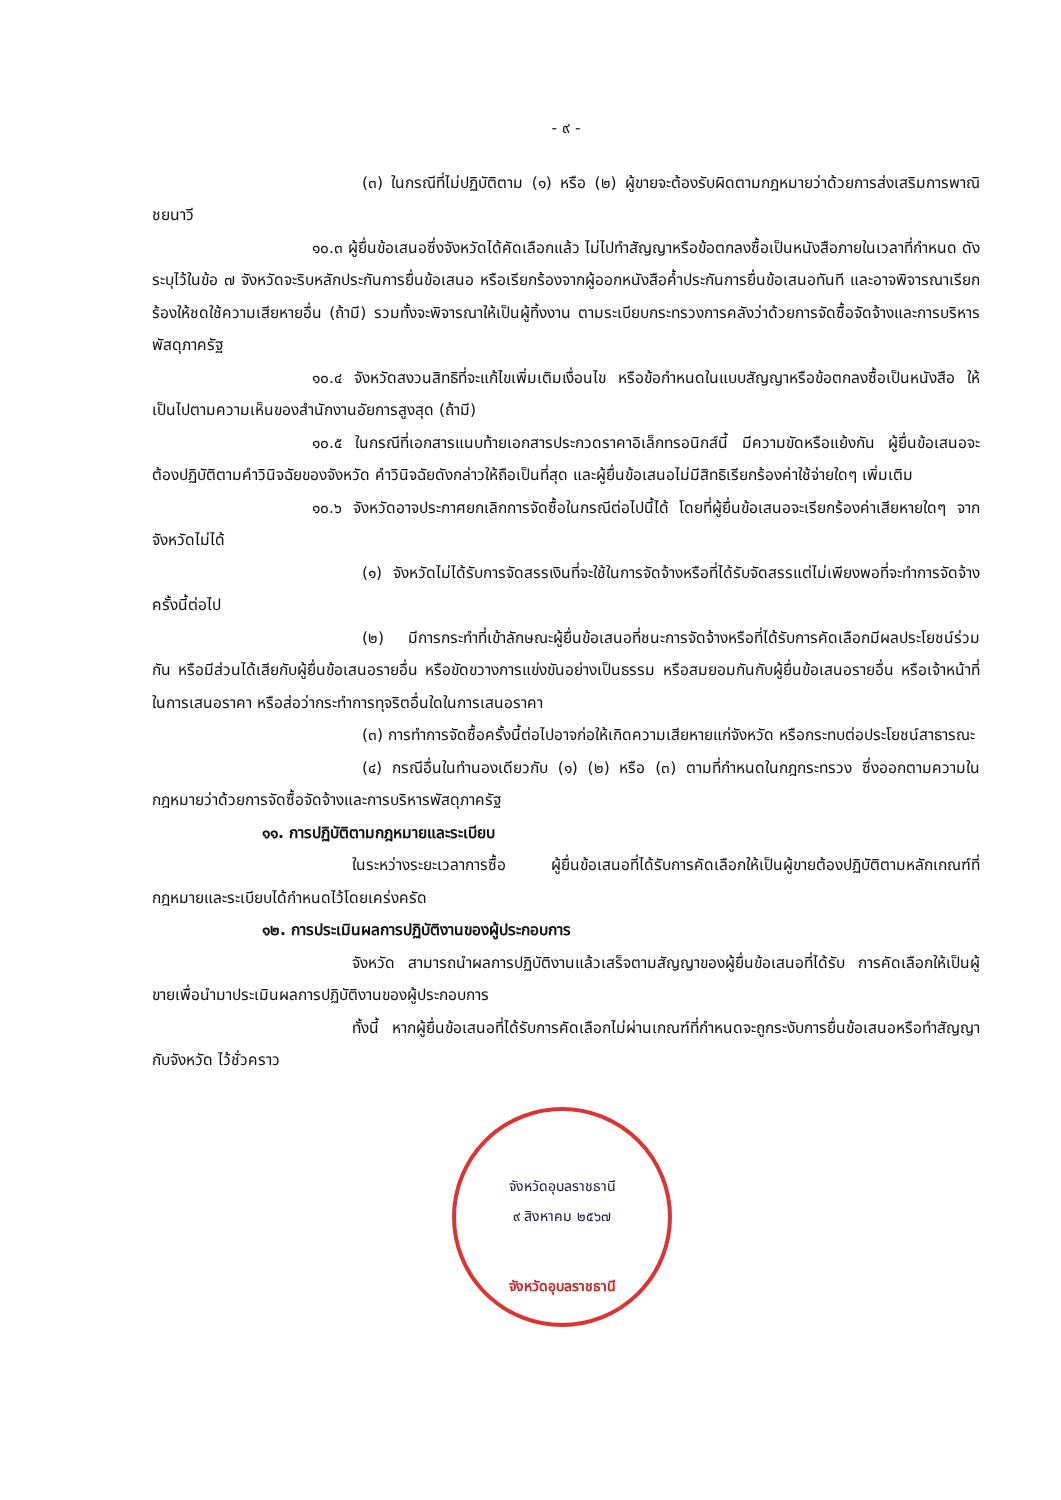- ๙ -
(๓) ในกรณีที่ไม่ปฏิบัติตาม (๑) หรือ (๒) ผู้ขายจะต้องรับผิดตามกฎหมายว่าด้วยการส่งเสริมการพาณิชยนาวี
๑๐.๓ ผู้ยื่นข้อเสนอซึ่งจังหวัดได้คัดเลือกแล้ว ไม่ไปทำสัญญาหรือข้อตกลงซื้อเป็นหนังสือภายในเวลาที่กำหนด ดังระบุไว้ในข้อ ๗ จังหวัดจะริบหลักประกันการยื่นข้อเสนอ หรือเรียกร้องจากผู้ออกหนังสือค้ำประกันการยื่นข้อเสนอทันที และอาจพิจารณาเรียกร้องให้ชดใช้ความเสียหายอื่น (ถ้ามี) รวมทั้งจะพิจารณาให้เป็นผู้ทิ้งงาน ตามระเบียบกระทรวงการคลังว่าด้วยการจัดซื้อจัดจ้างและการบริหารพัสดุภาครัฐ
๑๐.๔ จังหวัดสงวนสิทธิที่จะแก้ไขเพิ่มเติมเงื่อนไข หรือข้อกำหนดในแบบสัญญาหรือข้อตกลงซื้อเป็นหนังสือ ให้เป็นไปตามความเห็นของสำนักงานอัยการสูงสุด (ถ้ามี)
๑๐.๕ ในกรณีที่เอกสารแนบท้ายเอกสารประกวดราคาอิเล็กทรอนิกส์นี้ มีความขัดหรือแย้งกัน ผู้ยื่นข้อเสนอจะต้องปฏิบัติตามคำวินิจฉัยของจังหวัด คำวินิจฉัยดังกล่าวให้ถือเป็นที่สุด และผู้ยื่นข้อเสนอไม่มีสิทธิเรียกร้องค่าใช้จ่ายใดๆ เพิ่มเติม
๑๐.๖ จังหวัดอาจประกาศยกเลิกการจัดซื้อในกรณีต่อไปนี้ได้ โดยที่ผู้ยื่นข้อเสนอจะเรียกร้องค่าเสียหายใดๆ จากจังหวัดไม่ได้
(๑) จังหวัดไม่ได้รับการจัดสรรเงินที่จะใช้ในการจัดจ้างหรือที่ได้รับจัดสรรแต่ไม่เพียงพอที่จะทำการจัดจ้างครั้งนี้ต่อไป
(๒) มีการกระทำที่เข้าลักษณะผู้ยื่นข้อเสนอที่ชนะการจัดจ้างหรือที่ได้รับการคัดเลือกมีผลประโยชน์ร่วมกัน หรือมีส่วนได้เสียกับผู้ยื่นข้อเสนอรายอื่น หรือขัดขวางการแข่งขันอย่างเป็นธรรม หรือสมยอมกันกับผู้ยื่นข้อเสนอรายอื่น หรือเจ้าหน้าที่ในการเสนอราคา หรือส่อว่ากระทำการทุจริตอื่นใดในการเสนอราคา
(๓) การทำการจัดซื้อครั้งนี้ต่อไปอาจก่อให้เกิดความเสียหายแก่จังหวัด หรือกระทบต่อประโยชน์สาธารณะ
(๔) กรณีอื่นในทำนองเดียวกับ (๑) (๒) หรือ (๓) ตามที่กำหนดในกฎกระทรวง ซึ่งออกตามความในกฎหมายว่าด้วยการจัดซื้อจัดจ้างและการบริหารพัสดุภาครัฐ
๑๑. การปฏิบัติตามกฎหมายและระเบียบ
ในระหว่างระยะเวลาการซื้อ ผู้ยื่นข้อเสนอที่ได้รับการคัดเลือกให้เป็นผู้ขายต้องปฏิบัติตามหลักเกณฑ์ที่กฎหมายและระเบียบได้กำหนดไว้โดยเคร่งครัด
๑๒. การประเมินผลการปฏิบัติงานของผู้ประกอบการ
จังหวัด สามารถนำผลการปฏิบัติงานแล้วเสร็จตามสัญญาของผู้ยื่นข้อเสนอที่ได้รับ การคัดเลือกให้เป็นผู้ขายเพื่อนำมาประเมินผลการปฏิบัติงานของผู้ประกอบการ
ทั้งนี้ หากผู้ยื่นข้อเสนอที่ได้รับการคัดเลือกไม่ผ่านเกณฑ์ที่กำหนดจะถูกระงับการยื่นข้อเสนอหรือทำสัญญากับจังหวัด ไว้ชั่วคราว
จังหวัดอุบลราชธานี
๙ สิงหาคม ๒๕๖๗
จังหวัดอุบลราชธานี